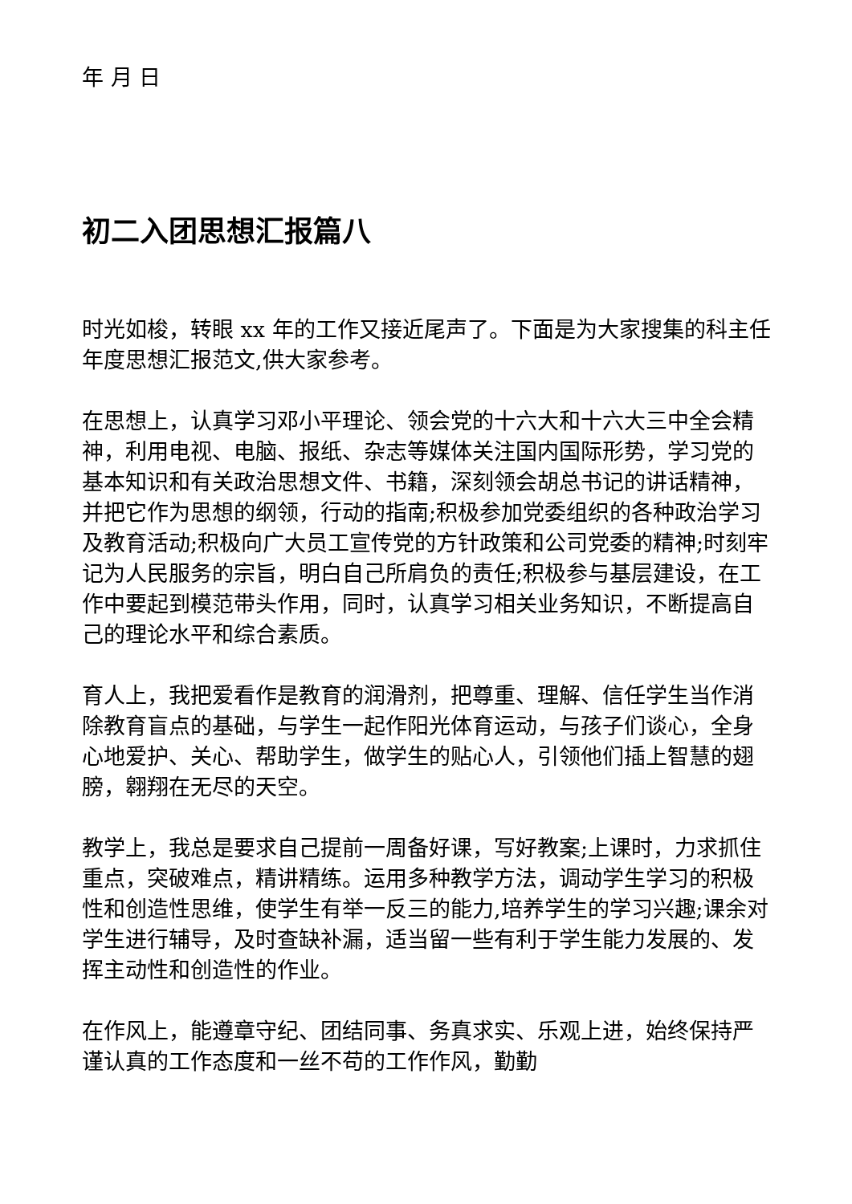年 月 日
初二入团思想汇报篇八
时光如梭，转眼 xx 年的工作又接近尾声了。下面是为大家搜集的科主任年度思想汇报范文,供大家参考。
在思想上，认真学习邓小平理论、领会党的十六大和十六大三中全会精神，利用电视、电脑、报纸、杂志等媒体关注国内国际形势，学习党的基本知识和有关政治思想文件、书籍，深刻领会胡总书记的讲话精神，并把它作为思想的纲领，行动的指南;积极参加党委组织的各种政治学习及教育活动;积极向广大员工宣传党的方针政策和公司党委的精神;时刻牢记为人民服务的宗旨，明白自己所肩负的责任;积极参与基层建设，在工作中要起到模范带头作用，同时，认真学习相关业务知识，不断提高自己的理论水平和综合素质。
育人上，我把爱看作是教育的润滑剂，把尊重、理解、信任学生当作消除教育盲点的基础，与学生一起作阳光体育运动，与孩子们谈心，全身心地爱护、关心、帮助学生，做学生的贴心人，引领他们插上智慧的翅膀，翱翔在无尽的天空。
教学上，我总是要求自己提前一周备好课，写好教案;上课时，力求抓住重点，突破难点，精讲精练。运用多种教学方法，调动学生学习的积极性和创造性思维，使学生有举一反三的能力,培养学生的学习兴趣;课余对学生进行辅导，及时查缺补漏，适当留一些有利于学生能力发展的、发挥主动性和创造性的作业。
在作风上，能遵章守纪、团结同事、务真求实、乐观上进，始终保持严谨认真的工作态度和一丝不苟的工作作风，勤勤